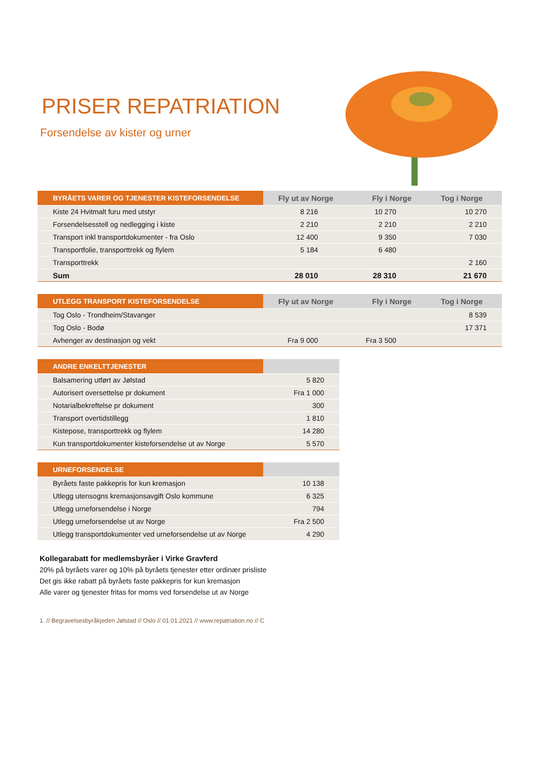PRISER REPATRIATION
Forsendelse av kister og urner
| BYRÅETS VARER OG TJENESTER KISTEFORSENDELSE | Fly ut av Norge | Fly i Norge | Tog i Norge |
| --- | --- | --- | --- |
| Kiste 24 Hvitmalt furu med utstyr | 8 216 | 10 270 | 10 270 |
| Forsendelsesstell og nedlegging i kiste | 2 210 | 2 210 | 2 210 |
| Transport inkl transportdokumenter - fra Oslo | 12 400 | 9 350 | 7 030 |
| Transportfolie, transporttrekk og flylem | 5 184 | 6 480 | |
| Transporttrekk | | | 2 160 |
| Sum | 28 010 | 28 310 | 21 670 |
| UTLEGG TRANSPORT KISTEFORSENDELSE | Fly ut av Norge | Fly i Norge | Tog i Norge |
| --- | --- | --- | --- |
| Tog Oslo - Trondheim/Stavanger | | | 8 539 |
| Tog Oslo - Bodø | | | 17 371 |
| Avhenger av destinasjon og vekt | Fra 9 000 | Fra 3 500 | |
| ANDRE ENKELTTJENESTER | |
| --- | --- |
| Balsamering utført av Jølstad | 5 820 |
| Autorisert oversettelse pr dokument | Fra 1 000 |
| Notarialbekreftelse pr dokument | 300 |
| Transport overtidstillegg | 1 810 |
| Kistepose, transporttrekk og flylem | 14 280 |
| Kun transportdokumenter kisteforsendelse ut av Norge | 5 570 |
| URNEFORSENDELSE | |
| --- | --- |
| Byråets faste pakkepris for kun kremasjon | 10 138 |
| Utlegg utensogns kremasjonsavgift Oslo kommune | 6 325 |
| Utlegg urneforsendelse i Norge | 794 |
| Utlegg urneforsendelse ut av Norge | Fra 2 500 |
| Utlegg transportdokumenter ved urneforsendelse ut av Norge | 4 290 |
Kollegarabatt for medlemsbyråer i Virke Gravferd
20% på byråets varer og 10% på byråets tjenester etter ordinær prisliste
Det gis ikke rabatt på byråets faste pakkepris for kun kremasjon
Alle varer og tjenester fritas for moms ved forsendelse ut av Norge
1. // Begravelsesbyråkjeden Jølstad // Oslo // 01.01.2021 // www.repatriation.no // C